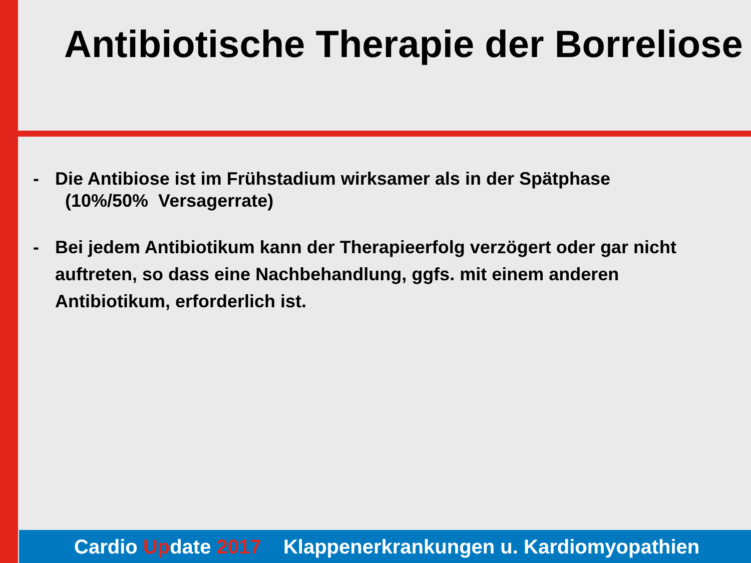Antibiotische Therapie der Borreliose
- Die Antibiose ist im Frühstadium wirksamer als in der Spätphase
(10%/50% Versagerrate)
- Bei jedem Antibiotikum kann der Therapieerfolg verzögert oder gar nicht auftreten, so dass eine Nachbehandlung, ggfs. mit einem anderen Antibiotikum, erforderlich ist.
Cardio Update 2017 Klappenerkrankungen u. Kardiomyopathien